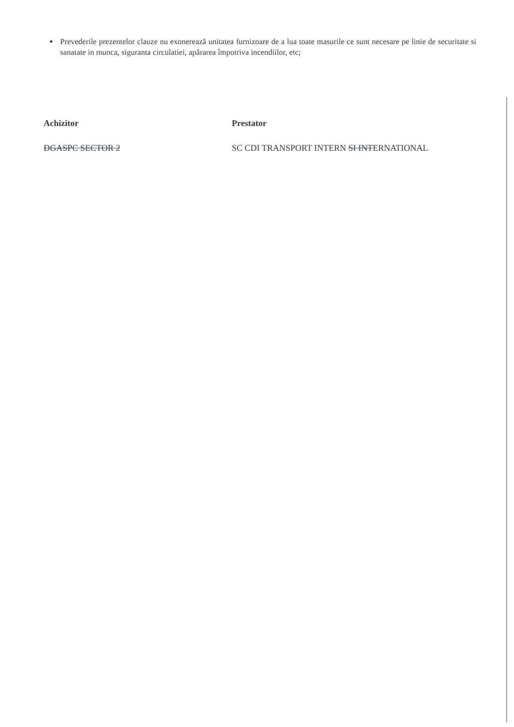Prevederile prezentelor clauze nu exonerează unitatea furnizoare de a lua toate masurile ce sunt necesare pe linie de securitate si sanatate in munca, siguranta circulatiei, apărarea împotriva incendiilor, etc;
Achizitor
DGASPC SECTOR 2
Prestator
SC CDI TRANSPORT INTERN SI INTERNATIONAL